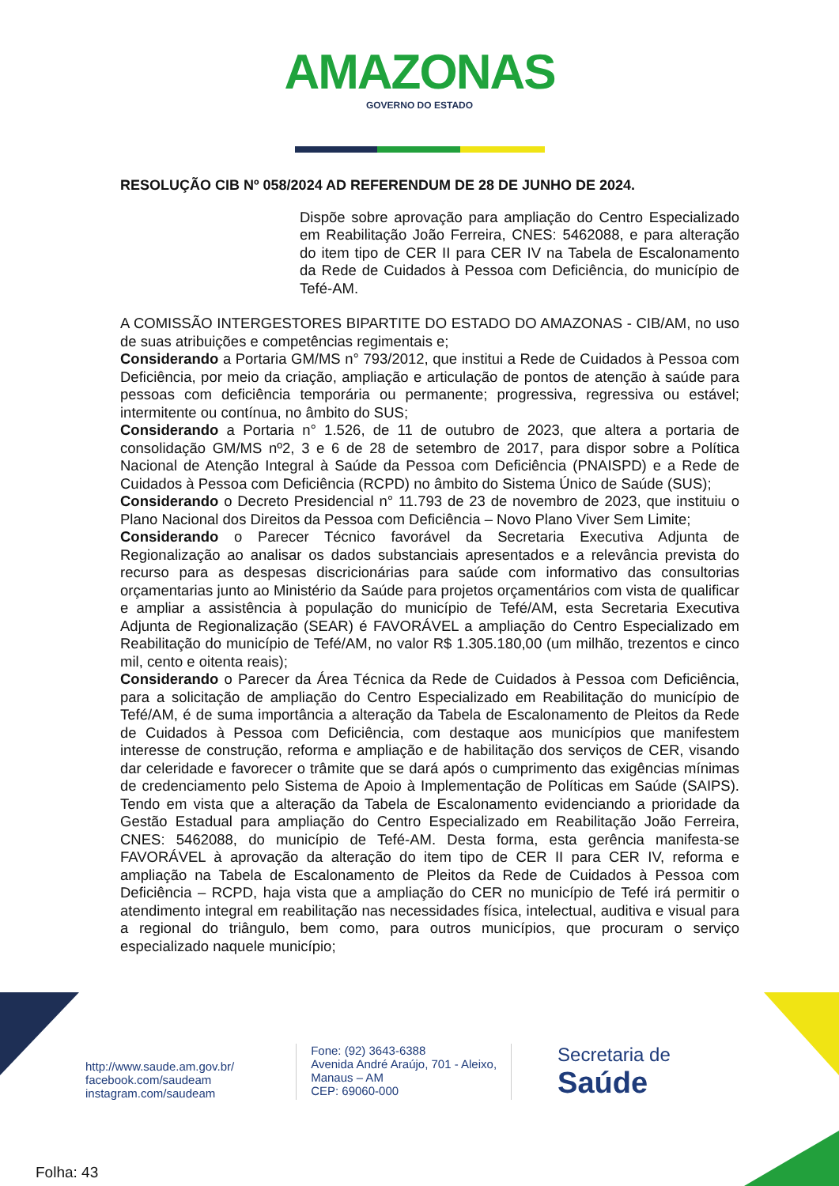AMAZONAS GOVERNO DO ESTADO
RESOLUÇÃO CIB Nº 058/2024 AD REFERENDUM DE 28 DE JUNHO DE 2024.
Dispõe sobre aprovação para ampliação do Centro Especializado em Reabilitação João Ferreira, CNES: 5462088, e para alteração do item tipo de CER II para CER IV na Tabela de Escalonamento da Rede de Cuidados à Pessoa com Deficiência, do município de Tefé-AM.
A COMISSÃO INTERGESTORES BIPARTITE DO ESTADO DO AMAZONAS - CIB/AM, no uso de suas atribuições e competências regimentais e;
Considerando a Portaria GM/MS n° 793/2012, que institui a Rede de Cuidados à Pessoa com Deficiência, por meio da criação, ampliação e articulação de pontos de atenção à saúde para pessoas com deficiência temporária ou permanente; progressiva, regressiva ou estável; intermitente ou contínua, no âmbito do SUS;
Considerando a Portaria n° 1.526, de 11 de outubro de 2023, que altera a portaria de consolidação GM/MS nº2, 3 e 6 de 28 de setembro de 2017, para dispor sobre a Política Nacional de Atenção Integral à Saúde da Pessoa com Deficiência (PNAISPD) e a Rede de Cuidados à Pessoa com Deficiência (RCPD) no âmbito do Sistema Único de Saúde (SUS);
Considerando o Decreto Presidencial n° 11.793 de 23 de novembro de 2023, que instituiu o Plano Nacional dos Direitos da Pessoa com Deficiência – Novo Plano Viver Sem Limite;
Considerando o Parecer Técnico favorável da Secretaria Executiva Adjunta de Regionalização ao analisar os dados substanciais apresentados e a relevância prevista do recurso para as despesas discricionárias para saúde com informativo das consultorias orçamentarias junto ao Ministério da Saúde para projetos orçamentários com vista de qualificar e ampliar a assistência à população do município de Tefé/AM, esta Secretaria Executiva Adjunta de Regionalização (SEAR) é FAVORÁVEL a ampliação do Centro Especializado em Reabilitação do município de Tefé/AM, no valor R$ 1.305.180,00 (um milhão, trezentos e cinco mil, cento e oitenta reais);
Considerando o Parecer da Área Técnica da Rede de Cuidados à Pessoa com Deficiência, para a solicitação de ampliação do Centro Especializado em Reabilitação do município de Tefé/AM, é de suma importância a alteração da Tabela de Escalonamento de Pleitos da Rede de Cuidados à Pessoa com Deficiência, com destaque aos municípios que manifestem interesse de construção, reforma e ampliação e de habilitação dos serviços de CER, visando dar celeridade e favorecer o trâmite que se dará após o cumprimento das exigências mínimas de credenciamento pelo Sistema de Apoio à Implementação de Políticas em Saúde (SAIPS). Tendo em vista que a alteração da Tabela de Escalonamento evidenciando a prioridade da Gestão Estadual para ampliação do Centro Especializado em Reabilitação João Ferreira, CNES: 5462088, do município de Tefé-AM. Desta forma, esta gerência manifesta-se FAVORÁVEL à aprovação da alteração do item tipo de CER II para CER IV, reforma e ampliação na Tabela de Escalonamento de Pleitos da Rede de Cuidados à Pessoa com Deficiência – RCPD, haja vista que a ampliação do CER no município de Tefé irá permitir o atendimento integral em reabilitação nas necessidades física, intelectual, auditiva e visual para a regional do triângulo, bem como, para outros municípios, que procuram o serviço especializado naquele município;
http://www.saude.am.gov.br/
facebook.com/saudeam
instagram.com/saudeam
Fone: (92) 3643-6388
Avenida André Araújo, 701 - Aleixo,
Manaus – AM
CEP: 69060-000
Secretaria de
Saúde
Folha: 43